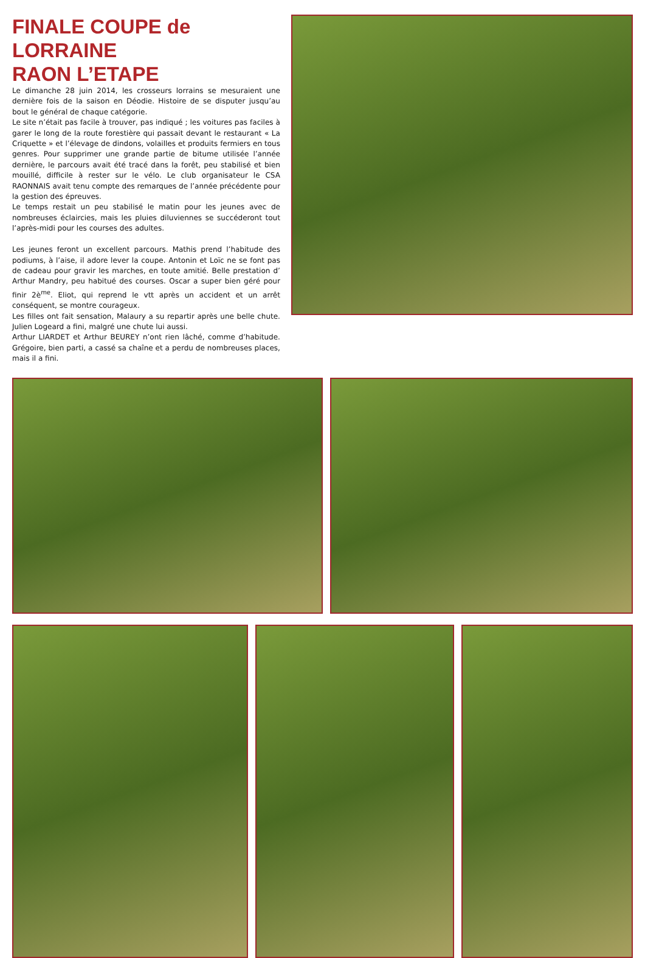FINALE COUPE de LORRAINE
RAON L’ETAPE
Le dimanche 28 juin 2014, les crosseurs lorrains se mesuraient une dernière fois de la saison en Déodie. Histoire de se disputer jusqu’au bout le général de chaque catégorie.
Le site n’était pas facile à trouver, pas indiqué ; les voitures pas faciles à garer le long de la route forestière qui passait devant le restaurant « La Criquette » et l’élevage de dindons, volailles et produits fermiers en tous genres. Pour supprimer une grande partie de bitume utilisée l’année dernière, le parcours avait été tracé dans la forêt, peu stabilisé et bien mouillé, difficile à rester sur le vélo. Le club organisateur le CSA RAONNAIS avait tenu compte des remarques de l’année précédente pour la gestion des épreuves.
Le temps restait un peu stabilisé le matin pour les jeunes avec de nombreuses éclaircies, mais les pluies diluviennes se succéderont tout l’après-midi pour les courses des adultes.
Les jeunes feront un excellent parcours. Mathis prend l’habitude des podiums, à l’aise, il adore lever la coupe. Antonin et Loïc ne se font pas de cadeau pour gravir les marches, en toute amitié. Belle prestation d’ Arthur Mandry, peu habitué des courses. Oscar a super bien géré pour finir 2è<sup>me</sup>. Eliot, qui reprend le vtt après un accident et un arrêt conséquent, se montre courageux.
Les filles ont fait sensation, Malaury a su repartir après une belle chute. Julien Logeard a fini, malgré une chute lui aussi.
Arthur LIARDET et Arthur BEUREY n’ont rien lâché, comme d’habitude. Grégoire, bien parti, a cassé sa chaîne et a perdu de nombreuses places, mais il a fini.